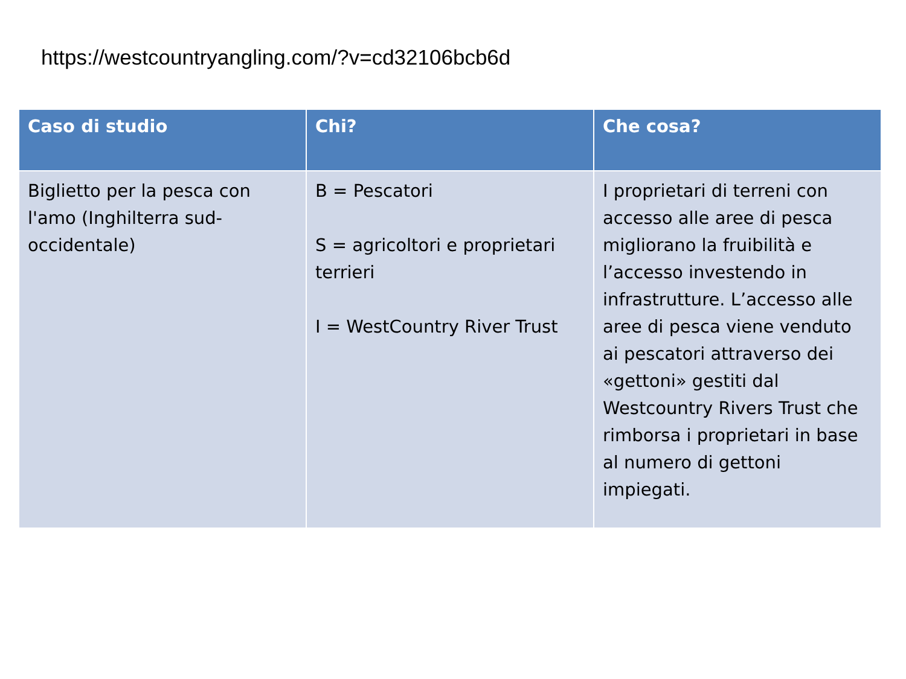https://westcountryangling.com/?v=cd32106bcb6d
| Caso di studio | Chi? | Che cosa? |
| --- | --- | --- |
| Biglietto per la pesca con l'amo (Inghilterra sud-occidentale) | B = Pescatori S = agricoltori e proprietari terrieri I = WestCountry River Trust | I proprietari di terreni con accesso alle aree di pesca migliorano la fruibilità e l’accesso investendo in infrastrutture. L’accesso alle aree di pesca viene venduto ai pescatori attraverso dei «gettoni» gestiti dal Westcountry Rivers Trust che rimborsa i proprietari in base al numero di gettoni impiegati. |